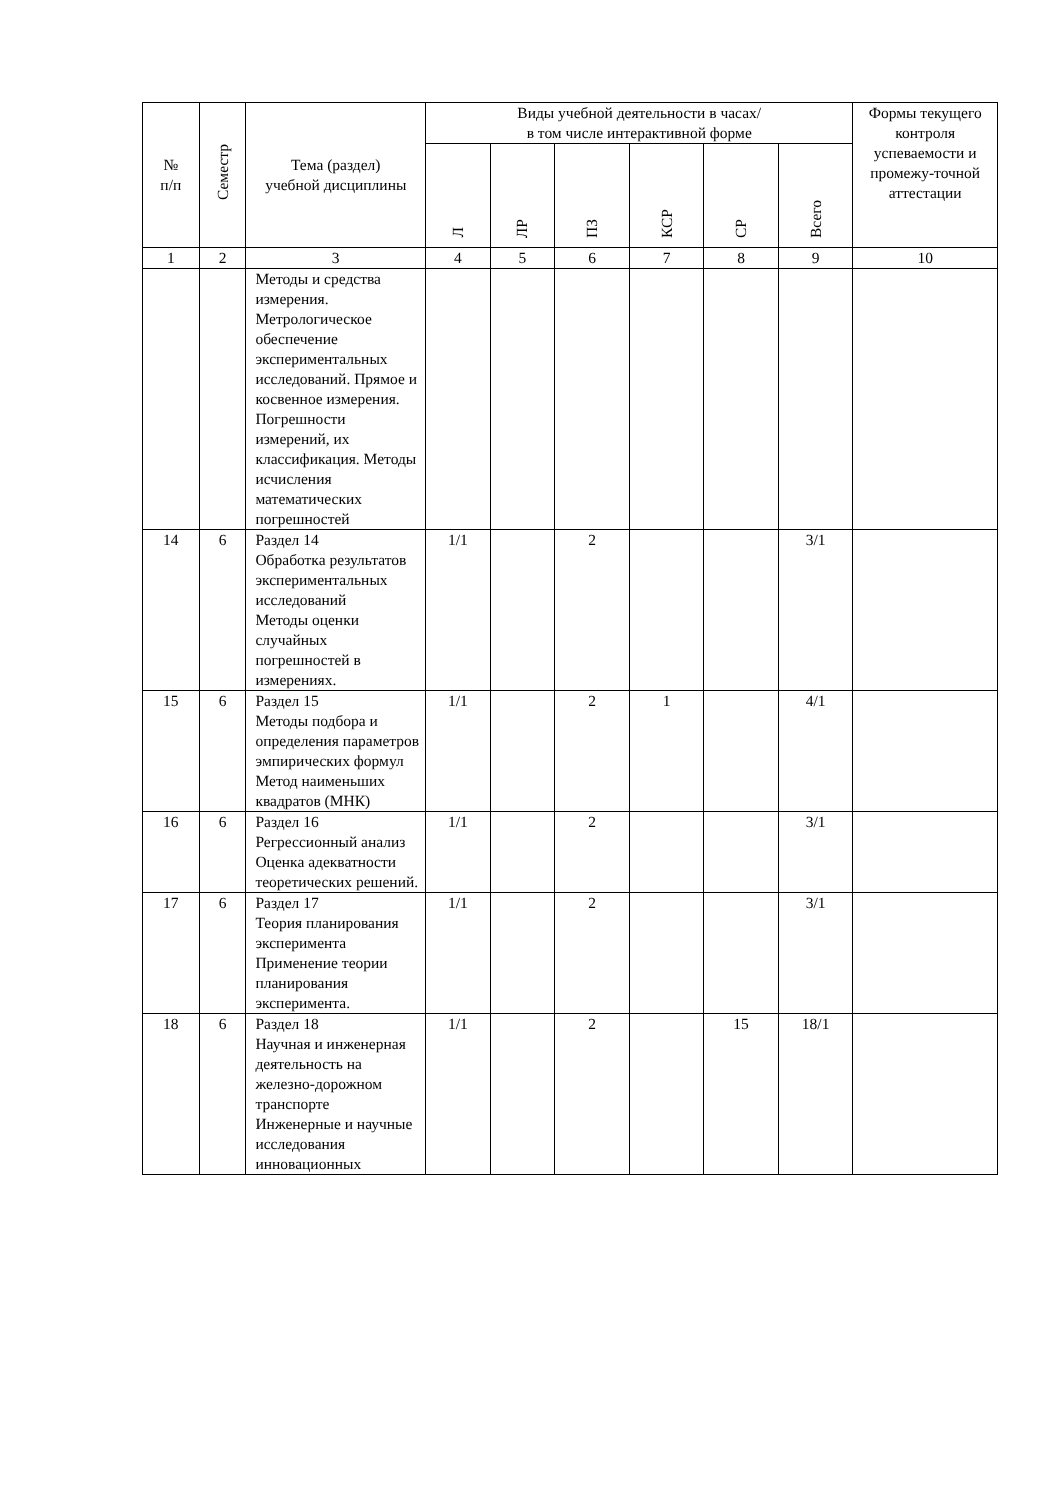| № п/п | Семестр | Тема (раздел) учебной дисциплины | Виды учебной деятельности в часах/ в том числе интерактивной форме | | | | | | Формы текущего контроля успеваемости и промежу-точной аттестации |
| --- | --- | --- | --- | --- | --- | --- | --- | --- | --- |
| | | | Л | ЛР | ПЗ | КСР | СР | Всего | |
| 1 | 2 | 3 | 4 | 5 | 6 | 7 | 8 | 9 | 10 |
| | | Методы и средства измерения. Метрологическое обеспечение экспериментальных исследований. Прямое и косвенное измерения. Погрешности измерений, их классификация. Методы исчисления математических погрешностей | | | | | | | |
| 14 | 6 | Раздел 14 Обработка результатов экспериментальных исследований Методы оценки случайных погрешностей в измерениях. | 1/1 | | 2 | | | 3/1 | |
| 15 | 6 | Раздел 15 Методы подбора и определения параметров эмпирических формул Метод наименьших квадратов (МНК) | 1/1 | | 2 | 1 | | 4/1 | |
| 16 | 6 | Раздел 16 Регрессионный анализ Оценка адекватности теоретических решений. | 1/1 | | 2 | | | 3/1 | |
| 17 | 6 | Раздел 17 Теория планирования эксперимента Применение теории планирования эксперимента. | 1/1 | | 2 | | | 3/1 | |
| 18 | 6 | Раздел 18 Научная и инженерная деятельность на железно-дорожном транспорте Инженерные и научные исследования инновационных | 1/1 | | 2 | | 15 | 18/1 | |